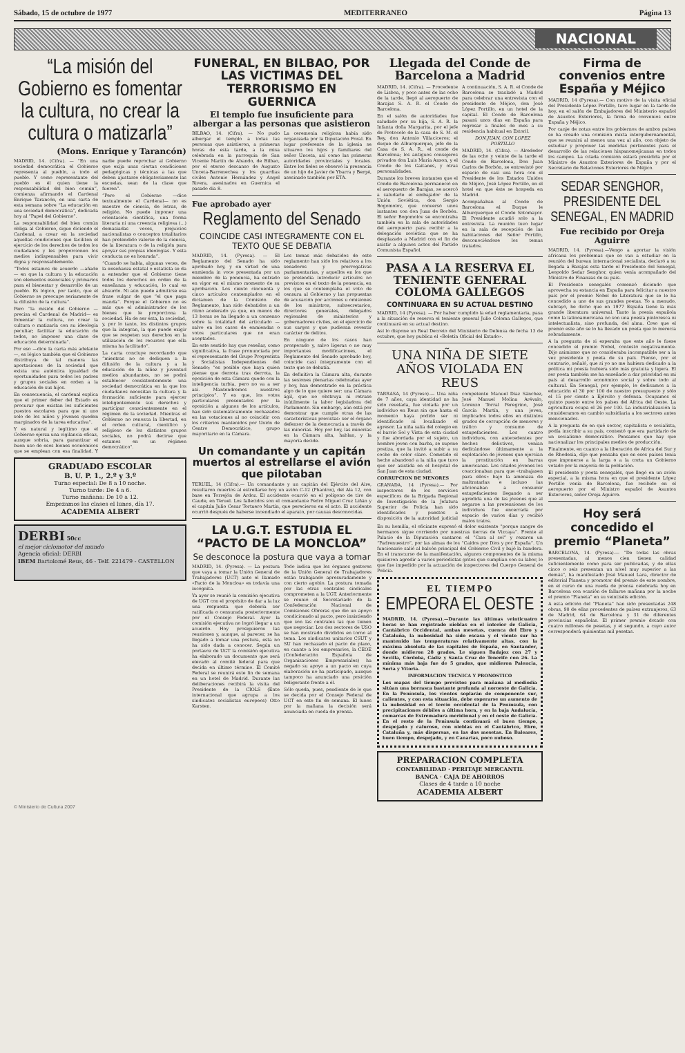Sábado, 15 de octubre de 1977 MEDITERRANEO Página 13
NACIONAL
“La misión del Gobierno es fomentar la cultura, no crear la cultura o matizarla”
(Mons. Enrique y Tarancón)
MADRID, 14. (Cifra). — “En una sociedad democrática el Gobierno representa al pueblo, a todo el pueblo. Y como representante del pueblo es él quien tiene la responsabilidad del bien común”, comienza afirmando el Cardenal Enrique Tarancón, en una carta de esta semana sobre “La educación en una sociedad democrática”, dedicada hoy al “Papel del Gobierno”.
La responsabilidad del bien común obliga al Gobierno, sigue diciendo el Cardenal, a crear en la sociedad aquellas condiciones que faciliten el ejercicio de los derechos de todos los ciudadanos y les proporcionen los medios indispensables para vivir digna y responsablemente.
“Todos estamos de acuerdo —añade— en que la cultura y la educación son elementos esenciales y primarios para el bienestar y desarrollo de un pueblo. Es lógico, por tanto, que el Gobierno se preocupe seriamente de la difusión de la cultura”.
Pero “la misión del Gobierno —precisa el Cardenal de Madrid— es fomentar la cultura, no crear la cultura o matizarla con su ideología peculiar; facilitar la educación de todos, no imponer una clase de educación determinada”.
Por eso —dice la carta más adelante—, es lógico también que el Gobierno distribuya de tal manera las aportaciones de la sociedad que exista una auténtica igualdad de oportunidades para todos los padres y grupos sociales en orden a la educación de sus hijos.
En consecuencia, el cardenal explica que el primer deber del Estado es procurar que existan los suficientes puestos escolares para que ni uno solo de los niños y jóvenes queden marginados de la tarea educativa”.
Y es natural y legítimo que el Gobierno ejerza una vigilancia eficaz, aunque sobria, para garantizar el buen uso de esos bienes económicos que se emplean con esa finalidad. Y nadie puede reprochar al Gobierno que exija unas ciertas condiciones pedagógicas y técnicas a las que deben ajustarse obligatoriamente las escuelas, sean de la clase que fueren”.
“Pero el Gobierno —dice textualmente el Cardenal— no es maestro de ciencia, de letras, de religión. No puede imponer una orientación científica, una forma literaria ni una creencia religiosa (...) demasiadas veces, prejuicios nacionalistas o conceptos totalitarios han pretendido valerse de la ciencia, de la literatura o de la religión para apoyar sus propias ideologías. Y esta conducta no es honrada”.
“Cuando se habla, algunas veces, de la enseñanza estatal o estatista se da a entender que el Gobierno tiene todos los derechos en orden de la enseñanza y educación, lo cual es absurdo. Ni aún puede admitirse esa frase vulgar de que “el que paga manda”. Porque el Gobierno no es más que el administrador de los bienes que le proporciona la sociedad. Ha de ser ésta, la sociedad, y, por lo tanto, los distintos grupos que la integran, la que puede exigir que se respeten sus derechos en la utilización de los recursos que ella misma ha facilitado”.
La carta concluye recordando que “mientras no se dediquen a la difusión de la cultura y a la educación de la niñez y juventud medios abundantes, no se podrá establecer consistentemente una sociedad democrática en la que los ciudadanos necesitan la cultura y la formación suficiente para ejercer inteligentemente sus derechos y participar conscientemente en el régimen de la sociedad. Mientras el Gobierno no renozca la libertad, en el orden cultural, científico y religioso de los distintos grupos sociales, no podrá decirse que estamos en un régimen democrático”.
GRADUADO ESCOLAR
B. U. P. 1., 2.º y 3.º
Turno especial: De 8 a 10 noche.
Turno tarde: De 4 a 6.
Turno mañana: De 10 a 12.
Empezamos las clases el lunes, día 17.
ACADEMIA ALBERT
DERBI 50cc
el mejor ciclomotor del mundo
Agencia oficial: DERBI
IBEM Bartolomé Reus, 46 - Telf. 221479 - CASTELLON
FUNERAL, EN BILBAO, POR LAS VICTIMAS DEL TERRORISMO EN GUERNICA
El templo fue insuficiente para albergar a las personas que asistieron
BILBAO, 14. (Cifra). — No pudo albergar el templo a todas las personas que asistieron, a primeras horas de esta tarde, a la misa celebrada en la parroquia de San Vicente Martín de Abando, de Bilbao, por el eterno descanso de Augusto Unceta-Barrenechea y los guardias civiles Antonio Hernández y Angel Rivera, asesinados en Guernica el pasado día 8.
La ceremonia religiosa había sido organizada por la Diputación Foral. En lugar preferente de la iglesia se situaron los hijos y familiares del señor Unceta, así como las primeras autoridades provinciales y locales. Entre los fieles se observó la presencia de un hijo de Javier de Ybarra y Bergé, asesinado también por ETA.
Fue aprobado ayer
Reglamento del Senado
COINCIDE CASI INTEGRAMENTE CON EL TEXTO QUE SE DEBATIA
MADRID, 14. (Pyresa). — El Reglamento del Senado ha sido aprobado hoy, y en virtud de una enmienda in voce presentada por un miembro de la ponencia, ha entrado en vigor en el mismo momento de su aprobación. Los ciento cincuenta y cinco artículos contemplados en el dictamen de la Comisión de Reglamento, han sido debatidos a un ritmo acelerado ya que, en menos de 13 horas se ha llegado a un consenso sobre la totalidad del articulado —salvo en los casos de enmiendas o votos particulares que no eran aceptados.
En este sentido hay que reseñar, como significativa, la frase pronunciada por el representante del Grupo Progresista y Socialistas Independientes del Senado; “es posible que haya quien piense que derrota tras derrota, la oposición de esta Cámara quede con la inteligencia turbia, pero no va a ser así. Mantendremos nuestros principios”. Y es que, los votos particulares presentados por la oposición a algunos de los artículos, han sido sistemáticamente rechazados en las votaciones al no coincidir con los criterios mantenidos por Unión de Centro Democrático, grupo mayoritario en la Cámara.
Los temas más debatidos de este reglamento han sido los relativos a los senadores y prerrogativas parlamentarias, y aquellos en los que se pretendía introducir artículos no previstos en el texto de la ponencia, en los que se contemplaba el voto de censura al Gobierno y las propuestas de acusación por acciones u omisiones de los ministros, subsecretarios, directores generales, delegados regionales de ministerios y gobernadores civiles, en el ejercicio de sus cargos y que pudieran revestir carácter de delitos.
En ninguno de los casos han prosperado y, salvo ligeras o no muy importantes modificaciones, el Reglamento del Senado aprobado hoy, coincide casi íntegramente con el texto que se debatía.
En definitiva la Cámara alta, durante las sesiones plenarias celebradas ayer y hoy, han demostrado en la práctica algo de lo que quiere ser: una Cámara ágil, que no obstruya ni retrase inútilmente la labor legisladora del Parlamento. Sin embargo, aún está por demostrar que cumple otras de las características previstas: ser el órgano defensor de la democracia a través de las minorías. Hoy por hoy, las minorías en la Cámara alta, hablan, y la mayoría decide.
Un comandante y un capitán muertos al estrellarse el avión que pilotaban
TERUEL, 14 (Cifra).— Un comandante y un capitán del Ejército del Aire, resultaron muertos al estrellarse hoy un avión C-12 (Phanton), del Ala 12, con base en Torrejón de Ardoz. El accidente ocurrió en el polígono de tiro de Caude, en Teruel. Los fallecidos son el comandante Pedro Miguel Cruz Liñán y el capitán Julio Cesar Tortuero Martín, que perecieron en el acto. El accidente ocurrió después de haberse incendiado el aparato, por causas desconocidas.
LA U.G.T. ESTUDIA EL “PACTO DE LA MONCLOA”
Se desconoce la postura que vaya a tomar
MADRID, 14. (Pyresa). — La postura que vaya a tomar la Unión General de Trabajadores (UGT) ante el llamado «Pacto de la Moncloa» es todavía una incógnita.
Ya ayer se reunió la comisión ejecutiva de UGT con el propósito de dar a la luz una respuesta que debería ser ratificada o censurada posteriormente por el Consejo Federal. Ayer la comisión ejecutiva no logró llegar a un acuerdo. Hoy prosiguieron las reuniones y, aunque, al parecer, se ha llegado a tomar una postura, esta no ha sido dada a conocer. Según un portavoz de UGT la comisión ejecutiva ha elaborado un documento que será elevado al comité federal para que decida en último término. El Comité Federal se reunirá este fin de semana en un hotel de Madrid. Durante las deliberaciones recibirá la visita del Presidente de la CIOLS (Ente internacional que agrupa a los sindicatos socialistas europeos) Otto Karsten.
Todo indica que los órganos gestores de la Unión General de Trabajadores están trabajando apresuradamente y con cierto agobio. La postura tomada por las otras centrales sindicales comprometen a la UGT. Anteriormente se reunió el Secretariado de la Confederación Nacional de Comisiones Obreras que dio un apoyo condicionado al pacto, pero insistiendo que son las centrales las que tienen que negociar. Los dos sectores de USO se han mostrado divididos en torno al tema. Los sindicatos unitarios CSUT y SU han rechazado el pacto de plano, en cuanto a los empresarios, la CEOE (Confederación Española de Organizaciones Empresariales) ha negado su apoyo a un pacto en cuya elaboración no ha participado, aunque tampoco ha anunciado una posición beligerante frente a él.
Sólo queda, pues, pendiente de lo que se decida por el Consejo Federal de UGT en este fin de semana. El lunes por la mañana la decisión será anunciada en rueda de prensa.
Llegada del Conde de Barcelona a Madrid
MADRID, 14. (Cifra). — Procedente de Lisboa, y poco antes de las ocho de la tarde, llegó al aeropuerto de Barajas S. A. R. el Conde de Barcelona.
En el salón de autoridades fue saludado por su hija, S. A. R. la Infanta doña Margarita, por el jefe de Protocolo de la casa de S. M. el Rey, don Antonio Villaciceros; el duque de Alburquerque, jefe de la Casa de S. A. R., el conde de Barcelona; los antiguos consejeros privados don Luis María Anson, y el Conde de los Gaitanes, y otras personalidades.
Durante los breves instantes que el Conde de Barcelona permaneció en el aeropuerto de Barajas, se acercó a saludarle el embajador de la Unión Soviética, don Sergio Bogomolov, que conversó unos instantes con don Juan de Borbón. El señor Bogomolov se encontraba también en la sala de autoridades del aeropuerto para recibir a la delegación soviética que se ha desplazado a Madrid con el fin de asistir a algunos actos del Partido Comunista Español.
A continuación, S. A. R. el Conde de Barcelona se trasladó a Madrid para celebrar una entrevista con el presidente de Méjico, don José López Portillo, en un hotel de la capital. El Conde de Barcelona pasará unos días en España para regresar a finales de mes a su residencia habitual en Estoril.
DON JUAN, CON LOPEZ PORTILLO
MADRID, 14. (Cifra). — Alrededor de las ocho y veinte de la tarde el Conde de Barcelona, Don Juan Carlos de Borbón, se entrevistó por espacio de casi una hora con el Presidente de los Estados Unidos de Méjico, José López Portillo, en el hotel en que éste se hospeda en Madrid.
Acompañaban al Conde de Barcelona el Duque le Alburquerque el Conde Sotomayor. El Presidente acudió solo a la entrevista. La reunión tuvo lugar en la sala de recepción de las habitaciones del Señor Portillo, desconociéndose los temas tratados.
PASA A LA RESERVA EL TENIENTE GENERAL COLOMA GALLEGOS
CONTINUARA EN SU ACTUAL DESTINO
MADRID, 14 (Pyresa). — Por haber cumplido la edad reglamentaria, pasa a la situación de reserva el teniente general Julio Coloma Gallegos, que continuará en su actual destino.
Así lo dispone un Real Decreto del Ministerio de Defensa de fecha 13 de octubre, que hoy publica el «Boletín Oficial del Estado».
UNA NIÑA DE SIETE AÑOS VIOLADA EN REUS
TARRASA, 14 (Pyreso).— Una niña de 7 años, cuya identidad no ha sido revelada, fue violada por un individuo en Reus sin que hasta el momento haya podido ser ni identificado ni localizado el agresor. La niña salía del colegio en el barrio Sol y Vista de esta ciudad y fue abordada por el sujeto, un hombre joven con barba, se supone postiza, que la invitó a subir a su coche de color claro. Cometido el hecho abandonó a la niña que tuvo que ser asistida en el hospital de San Juan de esta ciudad.
CORRUPCION DE MENORES
GRANADA, 14 (Pyresa).— Por inspectores de los servicios específicos de la Brigada Regional de Investigación de la Jefatura Superior de Policía han sido identificados y puestos a disposición de la autoridad judicial competente Manuel Díaz Sánchez, José Manuel Molina Arévalo, Lorenzo Torral Peregrino, José García Martín, y una joven, implicados todos ellos en distintos grados de corrupción de menores y tráfico y consumo de estupefacientes. Los cuatro individuos, con antecedentes por hechos delictivos, venían dedicándose últimamente a la explotación de jóvenes que ejercían la prostitución en barras americanas. Los citados jóvenes los coaccionaban para que «trabajasen para ellos» bajo la amenaza de maltratarlas e incluso las aficionaban a consumir estupefacientes llegando a ser agredida una de las jóvenes que al negarse a las pretensiones de los individuos fue encerrada por espacio de varios días y recibió malos tratos.
En su homilía, el oficiante expresó el dolor existente “porque sangre de hermanos sigue corriendo por nuestras tierras de Vizcaya”. Frente al Palacio de la Diputación cantaron el “Cara al sol” y rezaron un “Padrenuestro”, por las almas de los “Caídos por Dios y por España”. Un funcionario salió al balcón principal del Gobierno Civil y bajó la bandera. En el transcurso de la manifestación, algunos componentes de la misma quisieron agredir a varios periodistas gritos que cumplían con su labor, lo que fue impedido por la actuación de inspectores del Cuerpo General de Policía.
EL TIEMPO
EMPEORA EL OESTE
MADRID, 14. (Pyresa).—Durante las últimas veinticuatro horas se han registrado nieblas en el interior de Galicia, Cantábrico Occidental, ambas mesetas, cuenca del Ebro y Cataluña, la nubosidad ha sido escasa y el viento sur ha mantenido las temperaturas relativamente altas, con la máxima absoluta de las capitales de España, en Santander, donde midieron 28 grados. Le siguen Badajoz con 27 y Sevilla, Córdoba, Cádiz y Santa Cruz de Tenerife con 26. La mínima más baja fue de 5 grados, que midieron Palencia, Soria y Vitoria.
INFORMACION TECNICA Y PRONOSTICO
Los mapas del tiempo previstos para mañana al mediodía sitúan una borrasca bastante profunda al noroeste de Galicia. En la Península, los vientos soplarán de componente sur, calientes, y con esta situación, debe esperarse un aumento de la nubosidad en el tercio occidental de la Península, con precipitaciones débiles a última hora, y en la baja Andalucía, comarcas de Extremadura meridional y en el oeste de Galicia. En el resto de la Península continuará el buen tiempo, despejado y caluroso, con nieblas en el Cantábrico, Ebro, Cataluña y, más dispersas, en las dos mesetas. En Baleares, buen tiempo, despejado, y en Canarias, poco nuboso.
PREPARACION COMPLETA
CONTABILIDAD · PERITAJE MERCANTIL
BANCA · CAJA DE AHORROS
Clases de 4 tarde a 10 noche
ACADEMIA ALBERT
Firma de convenios entre España y Méjico
MADRID, 14 (Pyresa).— Con motivo de la visita oficial del Presidente López Portillo, tuvo lugar en la tarde de hoy, en el salón de Embajadores del Ministerio español de Asuntos Exteriores, la firma de convenios entre España y Méjico.
Por canje de notas entre los gobiernos de ambos países se ha creado una comisión mixta intergubernamental, que se reunirá al menos una vez al año, con objeto de estudiar y proponer las medidas pertinentes para el desarrollo de las relaciones hispanomejicanas en todos los campos. La citada comisión estará presidida por el Ministro de Asuntos Exteriores de España y por el Secretario de Relaciones Exteriores de Méjico.
SEDAR SENGHOR, PRESIDENTE DEL SENEGAL, EN MADRID
Fue recibido por Oreja Aguirre
MADRID, 14. (Pyresa).—Vengo a aportar la visión africana los problemas que se van a estudiar en la reunión del bureau internacional socialista, declaró a su llegada a Barajas esta tarde el Presidente del Senegal, Leopoldo Sedar Senghor, quien venía acompañado del Ministro de Finanzas de su país.
El Presidente senegalés comenzó diciendo que aprovecha su estancia en España para felicitar a nuestro país por el premio Nobel de Literatura que se le ha concedido a uno de sus grandes poetas. Yo a menudo, subrayó, he dicho que en 1977 España tiene la más grande literatura universal. Tanto la poesía española como la latinoamericana no son una poesía pintoresca ni intelectualista, sino profunda, del alma. Creo que el premio este año se lo ha llevado un poeta que lo merecía sobradamente.
A la pregunta de si esperaba que este año le fuese concedido el premio Nobel, contestó negativamente. Dijo asimismo que no consideraba incompatible ser a la vez presidente y poeta de su país. Pienso, por el contrario, señaló, que si yo no me hubiera dedicado a la política mi poesía hubiera sido más gratuita y ligera. El ser poeta también me ha enseñado a dar prioridad en mi país al desarrollo económico social y sobre todo al cultural. En Senegal, por ejemplo, le dedicamos a la educación el 30 por 100 de nuestro presupuesto y sólo el 15 por ciento a Ejército y defensa. Ocupamos el quinto puesto entre los países del Africa del Oeste. La agricultura ocupa el 26 por 100. La industrialización la consideramos en cambio subsidiaria a los sectores antes mencionados.
A la pregunta de en qué sector, capitalista o socialista, podía inscribir a su país, contestó que era partidario de un socialismo democrático. Pensamos que hay que nacionalizar los principales medios de producción.
Finalmente, en cuanto a la liberación de Africa del Sur y de Rhodesia, dijo que pensaba que en esos países tenía que imponerse a la larga o a la corta un Gobierno votado por la mayoría de la población.
El presidente y poeta senegalés, que llegó en un avión especial, a la misma hora en que el presidente López Portillo venía de Barcelona, fue recibido en el aeropuerto por el Ministro español de Asuntos Exteriores, señor Oreja Aguirre.
Hoy será concedido el premio “Planeta”
BARCELONA, 14. (Pyresa).— “De todas las obras presentadas, al menos cien tienen calidad suficientemente como para ser publicadas, y de ellas cinco o seis presentan un nivel muy superior a las demás”, ha manifestado José Manuel Lara, director de editorial Planeta y promotor del premio de este nombre, en el curso de una rueda de prensa celebrada hoy en Barcelona con ocasión de fallarse mañana por la noche el premio “Planeta” en su veintiséis edición.
A esta edición del “Planeta” han sido presentadas 248 obras, 90 de ellas procedentes de países extranjeros, 63 de Madrid, 64 de Barcelona y 31 de diferentes provincias españolas. El primer premio dotado con cuatro millones de pesetas, y el segundo, a cuyo autor corresponderá quinientas mil pesetas.
© Ministerio de Cultura 2007